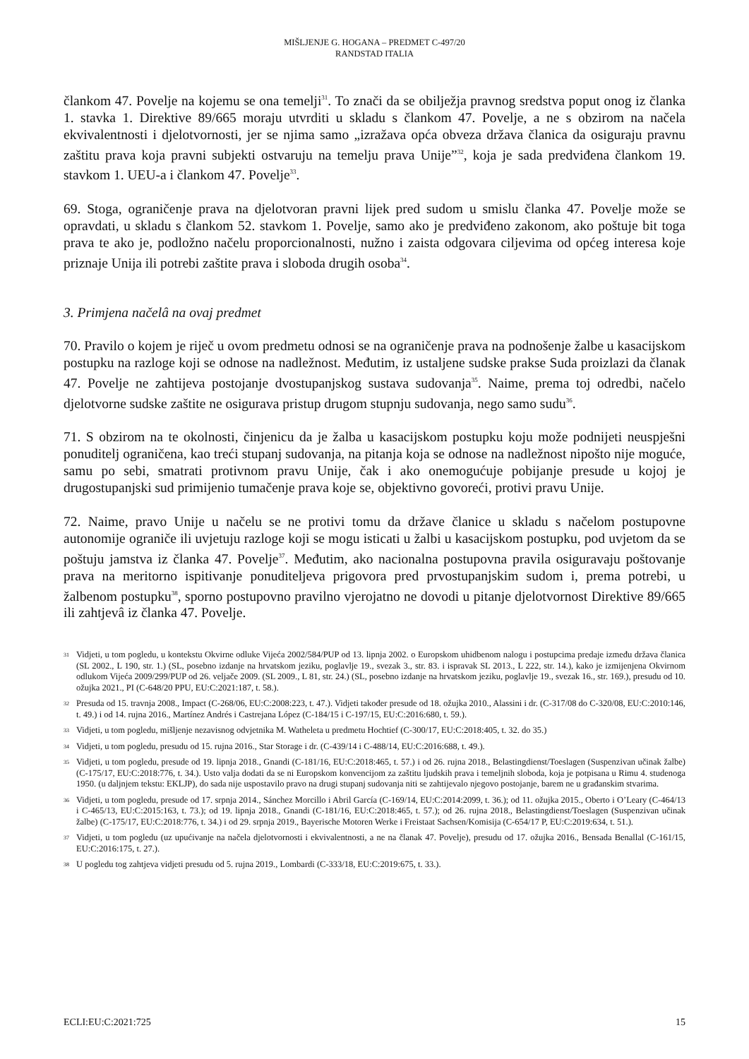MIŠLJENJE G. HOGANA – PREDMET C-497/20
RANDSTAD ITALIA
člankom 47. Povelje na kojemu se ona temelji<sup>31</sup>. To znači da se obilježja pravnog sredstva poput onog iz članka 1. stavka 1. Direktive 89/665 moraju utvrditi u skladu s člankom 47. Povelje, a ne s obzirom na načela ekvivalentnosti i djelotvornosti, jer se njima samo „izražava opća obveza država članica da osiguraju pravnu zaštitu prava koja pravni subjekti ostvaruju na temelju prava Unije”<sup>32</sup>, koja je sada predviđena člankom 19. stavkom 1. UEU-a i člankom 47. Povelje<sup>33</sup>.
69. Stoga, ograničenje prava na djelotvoran pravni lijek pred sudom u smislu članka 47. Povelje može se opravdati, u skladu s člankom 52. stavkom 1. Povelje, samo ako je predviđeno zakonom, ako poštuje bit toga prava te ako je, podložno načelu proporcionalnosti, nužno i zaista odgovara ciljevima od općeg interesa koje priznaje Unija ili potrebi zaštite prava i sloboda drugih osoba<sup>34</sup>.
3. Primjena načelâ na ovaj predmet
70. Pravilo o kojem je riječ u ovom predmetu odnosi se na ograničenje prava na podnošenje žalbe u kasacijskom postupku na razloge koji se odnose na nadležnost. Međutim, iz ustaljene sudske prakse Suda proizlazi da članak 47. Povelje ne zahtijeva postojanje dvostupanjskog sustava sudovanja<sup>35</sup>. Naime, prema toj odredbi, načelo djelotvorne sudske zaštite ne osigurava pristup drugom stupnju sudovanja, nego samo sudu<sup>36</sup>.
71. S obzirom na te okolnosti, činjenicu da je žalba u kasacijskom postupku koju može podnijeti neuspješni ponuditelj ograničena, kao treći stupanj sudovanja, na pitanja koja se odnose na nadležnost nipošto nije moguće, samu po sebi, smatrati protivnom pravu Unije, čak i ako onemogućuje pobijanje presude u kojoj je drugostupanjski sud primijenio tumačenje prava koje se, objektivno govoreći, protivi pravu Unije.
72. Naime, pravo Unije u načelu se ne protivi tomu da države članice u skladu s načelom postupovne autonomije ograniče ili uvjetuju razloge koji se mogu isticati u žalbi u kasacijskom postupku, pod uvjetom da se poštuju jamstva iz članka 47. Povelje<sup>37</sup>. Međutim, ako nacionalna postupovna pravila osiguravaju poštovanje prava na meritorno ispitivanje ponuditeljeva prigovora pred prvostupanjskim sudom i, prema potrebi, u žalbenom postupku<sup>38</sup>, sporno postupovno pravilno vjerojatno ne dovodi u pitanje djelotvornost Direktive 89/665 ili zahtjevâ iz članka 47. Povelje.
31 Vidjeti, u tom pogledu, u kontekstu Okvirne odluke Vijeća 2002/584/PUP od 13. lipnja 2002. o Europskom uhidbenom nalogu i postupcima predaje između država članica (SL 2002., L 190, str. 1.) (SL, posebno izdanje na hrvatskom jeziku, poglavlje 19., svezak 3., str. 83. i ispravak SL 2013., L 222, str. 14.), kako je izmijenjena Okvirnom odlukom Vijeća 2009/299/PUP od 26. veljače 2009. (SL 2009., L 81, str. 24.) (SL, posebno izdanje na hrvatskom jeziku, poglavlje 19., svezak 16., str. 169.), presudu od 10. ožujka 2021., PI (C-648/20 PPU, EU:C:2021:187, t. 58.).
32 Presuda od 15. travnja 2008., Impact (C-268/06, EU:C:2008:223, t. 47.). Vidjeti također presude od 18. ožujka 2010., Alassini i dr. (C-317/08 do C-320/08, EU:C:2010:146, t. 49.) i od 14. rujna 2016., Martínez Andrés i Castrejana López (C-184/15 i C-197/15, EU:C:2016:680, t. 59.).
33 Vidjeti, u tom pogledu, mišljenje nezavisnog odvjetnika M. Watheleta u predmetu Hochtief (C-300/17, EU:C:2018:405, t. 32. do 35.)
34 Vidjeti, u tom pogledu, presudu od 15. rujna 2016., Star Storage i dr. (C-439/14 i C-488/14, EU:C:2016:688, t. 49.).
35 Vidjeti, u tom pogledu, presude od 19. lipnja 2018., Gnandi (C-181/16, EU:C:2018:465, t. 57.) i od 26. rujna 2018., Belastingdienst/Toeslagen (Suspenzivan učinak žalbe) (C-175/17, EU:C:2018:776, t. 34.). Usto valja dodati da se ni Europskom konvencijom za zaštitu ljudskih prava i temeljnih sloboda, koja je potpisana u Rimu 4. studenoga 1950. (u daljnjem tekstu: EKLJP), do sada nije uspostavilo pravo na drugi stupanj sudovanja niti se zahtijevalo njegovo postojanje, barem ne u građanskim stvarima.
36 Vidjeti, u tom pogledu, presude od 17. srpnja 2014., Sánchez Morcillo i Abril García (C-169/14, EU:C:2014:2099, t. 36.); od 11. ožujka 2015., Oberto i O’Leary (C-464/13 i C-465/13, EU:C:2015:163, t. 73.); od 19. lipnja 2018., Gnandi (C-181/16, EU:C:2018:465, t. 57.); od 26. rujna 2018., Belastingdienst/Toeslagen (Suspenzivan učinak žalbe) (C-175/17, EU:C:2018:776, t. 34.) i od 29. srpnja 2019., Bayerische Motoren Werke i Freistaat Sachsen/Komisija (C-654/17 P, EU:C:2019:634, t. 51.).
37 Vidjeti, u tom pogledu (uz upućivanje na načela djelotvornosti i ekvivalentnosti, a ne na članak 47. Povelje), presudu od 17. ožujka 2016., Bensada Benallal (C-161/15, EU:C:2016:175, t. 27.).
38 U pogledu tog zahtjeva vidjeti presudu od 5. rujna 2019., Lombardi (C-333/18, EU:C:2019:675, t. 33.).
ECLI:EU:C:2021:725 15